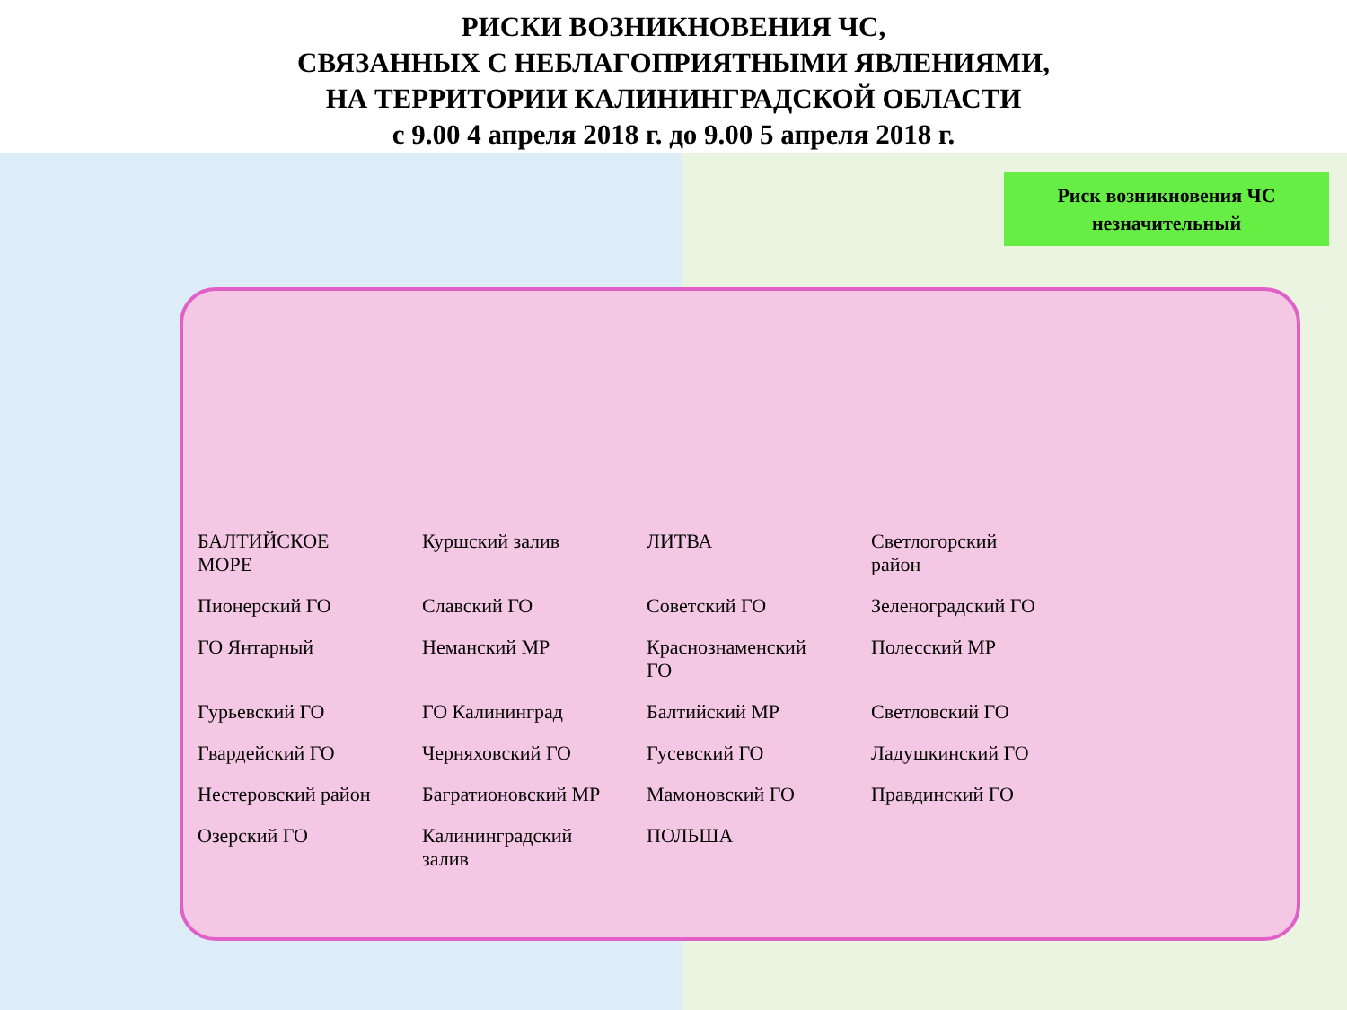РИСКИ ВОЗНИКНОВЕНИЯ ЧС,
СВЯЗАННЫХ С НЕБЛАГОПРИЯТНЫМИ ЯВЛЕНИЯМИ,
НА ТЕРРИТОРИИ КАЛИНИНГРАДСКОЙ ОБЛАСТИ
с 9.00 4 апреля 2018 г. до 9.00 5 апреля 2018 г.
Риск возникновения ЧС
незначительный
БАЛТИЙСКОЕ МОРЕ Куршский залив ЛИТВА Светлогорский район Пионерский ГО Славский ГО Советский ГО Зеленоградский ГО ГО Янтарный Неманский МР Краснознаменский ГО Полесский МР Гурьевский ГО ГО Калининград Балтийский МР Светловский ГО Гвардейский ГО Черняховский ГО Гусевский ГО Ладушкинский ГО Нестеровский район Багратионовский МР Мамоновский ГО Правдинский ГО Озерский ГО Калининградский залив ПОЛЬША